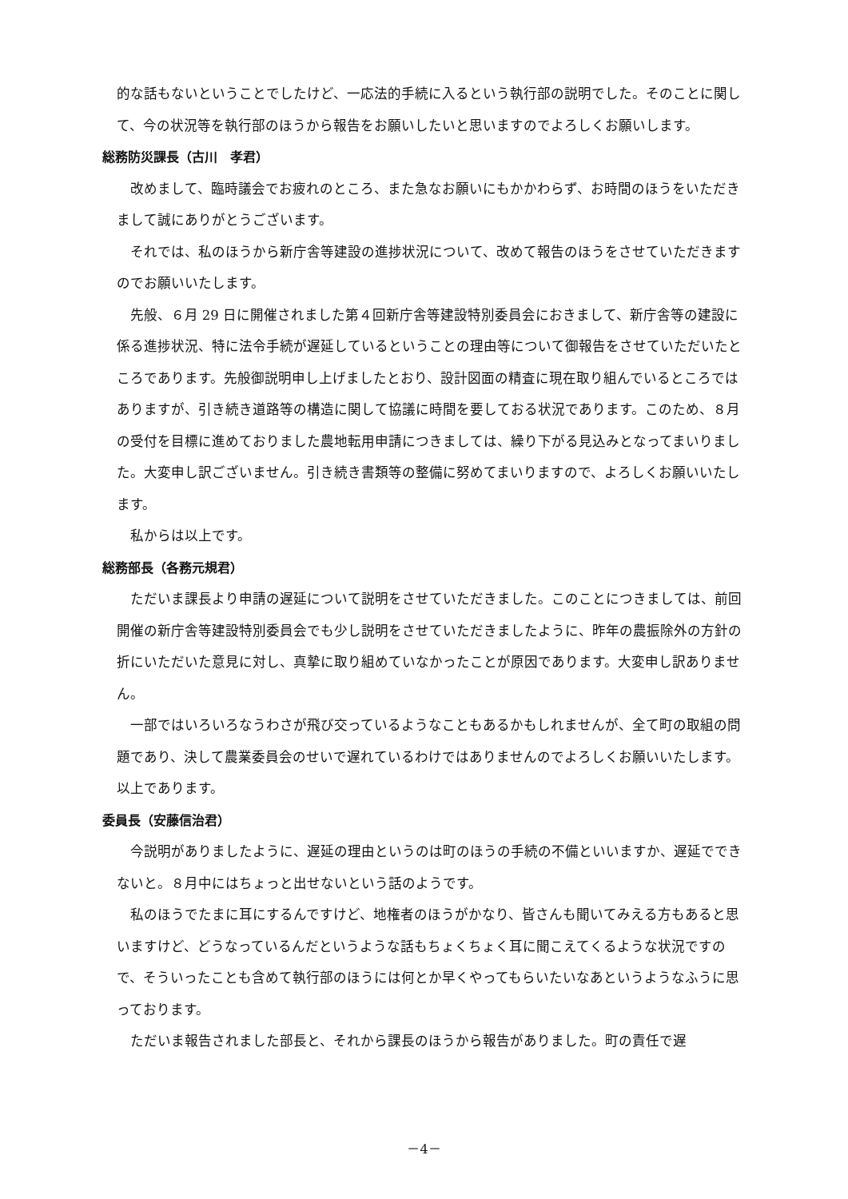的な話もないということでしたけど、一応法的手続に入るという執行部の説明でした。そのことに関して、今の状況等を執行部のほうから報告をお願いしたいと思いますのでよろしくお願いします。
総務防災課長（古川　孝君）
改めまして、臨時議会でお疲れのところ、また急なお願いにもかかわらず、お時間のほうをいただきまして誠にありがとうございます。
それでは、私のほうから新庁舎等建設の進捗状況について、改めて報告のほうをさせていただきますのでお願いいたします。
先般、６月 29 日に開催されました第４回新庁舎等建設特別委員会におきまして、新庁舎等の建設に係る進捗状況、特に法令手続が遅延しているということの理由等について御報告をさせていただいたところであります。先般御説明申し上げましたとおり、設計図面の精査に現在取り組んでいるところではありますが、引き続き道路等の構造に関して協議に時間を要しておる状況であります。このため、８月の受付を目標に進めておりました農地転用申請につきましては、繰り下がる見込みとなってまいりました。大変申し訳ございません。引き続き書類等の整備に努めてまいりますので、よろしくお願いいたします。
私からは以上です。
総務部長（各務元規君）
ただいま課長より申請の遅延について説明をさせていただきました。このことにつきましては、前回開催の新庁舎等建設特別委員会でも少し説明をさせていただきましたように、昨年の農振除外の方針の折にいただいた意見に対し、真摯に取り組めていなかったことが原因であります。大変申し訳ありません。
一部ではいろいろなうわさが飛び交っているようなこともあるかもしれませんが、全て町の取組の問題であり、決して農業委員会のせいで遅れているわけではありませんのでよろしくお願いいたします。以上であります。
委員長（安藤信治君）
今説明がありましたように、遅延の理由というのは町のほうの手続の不備といいますか、遅延でできないと。８月中にはちょっと出せないという話のようです。
私のほうでたまに耳にするんですけど、地権者のほうがかなり、皆さんも聞いてみえる方もあると思いますけど、どうなっているんだというような話もちょくちょく耳に聞こえてくるような状況ですので、そういったことも含めて執行部のほうには何とか早くやってもらいたいなあというようなふうに思っております。
ただいま報告されました部長と、それから課長のほうから報告がありました。町の責任で遅
－4－